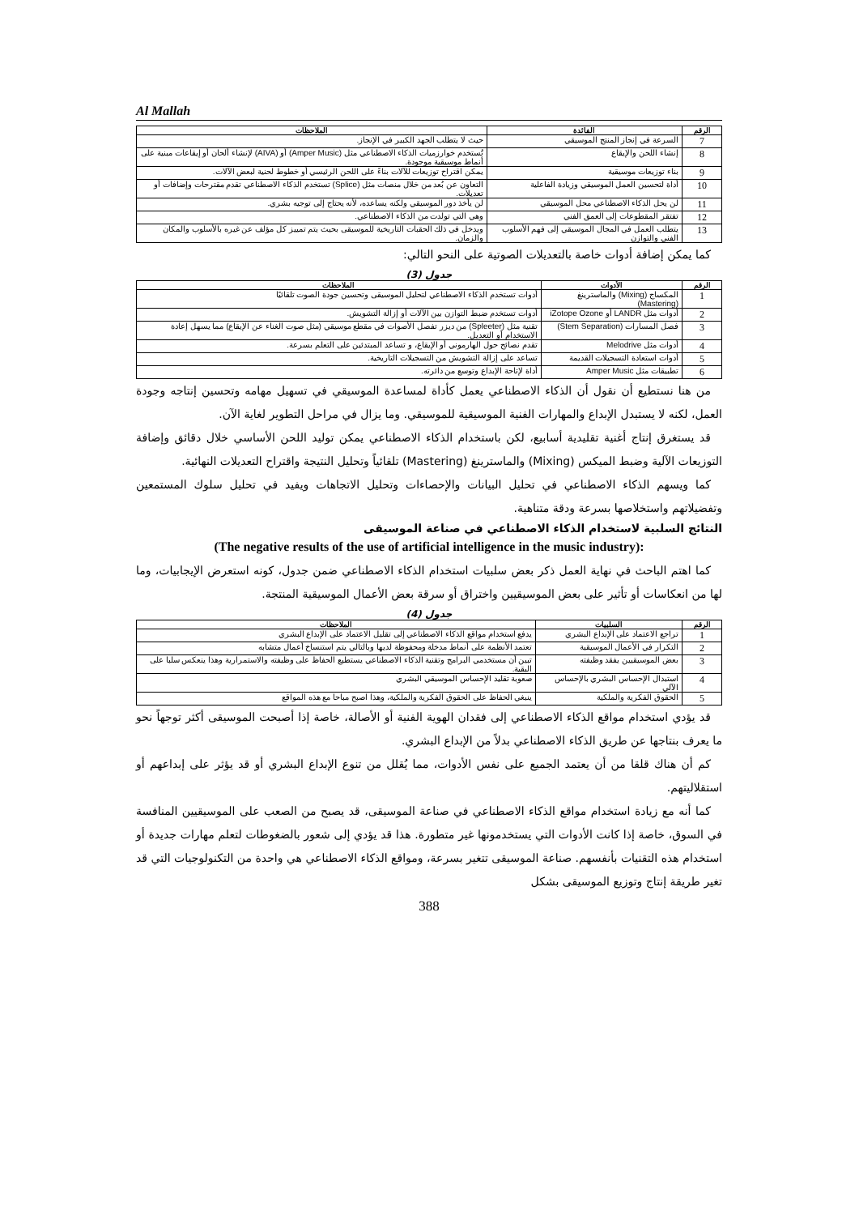Al Mallah
| الرقم | الفائدة | الملاحظات |
| --- | --- | --- |
| 7 | السرعة في إنجاز المنتج الموسيقي | حيث لا يتطلب الجهد الكبير في الإنجاز. |
| 8 | إنشاء اللحن والإيقاع | تُستخدم خوارزميات الذكاء الاصطناعي مثل (Amper Music) أو (AIVA) لإنشاء ألحان أو إيقاعات مبنية على أنماط موسيقية موجودة. |
| 9 | بناء توزيعات موسيقية | يمكن اقتراح توزيعات للآلات بناءً على اللحن الرئيسي أو خطوط لحنية لبعض الآلات. |
| 10 | أداة لتحسين العمل الموسيقي وزيادة الفاعلية | التعاون عن بُعد من خلال منصات مثل (Splice) تستخدم الذكاء الاصطناعي تقدم مقترحات وإضافات أو تعديلات. |
| 11 | لن يحل الذكاء الاصطناعي محل الموسيقي | لن يأخذ دور الموسيقي ولكنه يساعده، لأنه يحتاج إلى توجيه بشري. |
| 12 | تفتقر المقطوعات إلى العمق الفني | وهي التي تولدت من الذكاء الاصطناعي. |
| 13 | يتطلب العمل في المجال الموسيقي إلى فهم الأسلوب الفني والتوازن | ويدخل في ذلك الحقبات التاريخية للموسيقى بحيث يتم تمييز كل مؤلف عن غيره بالأسلوب والمكان والزمان. |
كما يمكن إضافة أدوات خاصة بالتعديلات الصوتية على النحو التالي:
جدول (3)
| الرقم | الأدوات | الملاحظات |
| --- | --- | --- |
| 1 | المكساج (Mixing) والماسترينغ (Mastering) | أدوات تستخدم الذكاء الاصطناعي لتحليل الموسيقى وتحسين جودة الصوت تلقائيًا |
| 2 | أدوات مثل LANDR أو iZotope Ozone | أدوات تستخدم ضبط التوازن بين الآلات أو إزالة التشويش. |
| 3 | فصل المسارات (Stem Separation) | تقنية مثل (Spleeter) من ديزر تفصل الأصوات في مقطع موسيقي (مثل صوت الغناء عن الإيقاع) مما يسهل إعادة الاستخدام أو التعديل. |
| 4 | أدوات مثل Melodrive | تقدم نصائح حول الهارموني أو الإيقاع، و تساعد المبتدئين على التعلم بسرعة. |
| 5 | أدوات استعادة التسجيلات القديمة | تساعد على إزالة التشويش من التسجيلات التاريخية. |
| 6 | تطبيقات مثل Amper Music | أداة لإتاحة الإبداع وتوسع من دائرته. |
من هنا نستطيع أن نقول أن الذكاء الاصطناعي يعمل كأداة لمساعدة الموسيقي في تسهيل مهامه وتحسين إنتاجه وجودة العمل، لكنه لا يستبدل الإبداع والمهارات الفنية الموسيقية للموسيقي. وما يزال في مراحل التطوير لغاية الآن.
قد يستغرق إنتاج أغنية تقليدية أسابيع، لكن باستخدام الذكاء الاصطناعي يمكن توليد اللحن الأساسي خلال دقائق وإضافة التوزيعات الآلية وضبط الميكس (Mixing) والماسترينغ (Mastering) تلقائياً وتحليل النتيجة واقتراح التعديلات النهائية.
كما ويسهم الذكاء الاصطناعي في تحليل البيانات والإحصاءات وتحليل الاتجاهات ويفيد في تحليل سلوك المستمعين وتفضيلاتهم واستخلاصها بسرعة ودقة متناهية.
النتائج السلبية لاستخدام الذكاء الاصطناعي في صناعة الموسيقى
(The negative results of the use of artificial intelligence in the music industry):
كما اهتم الباحث في نهاية العمل ذكر بعض سلبيات استخدام الذكاء الاصطناعي ضمن جدول، كونه استعرض الإيجابيات، وما لها من انعكاسات أو تأثير على بعض الموسيقيين واختراق أو سرقة بعض الأعمال الموسيقية المنتجة.
جدول (4)
| الرقم | السلبيات | الملاحظات |
| --- | --- | --- |
| 1 | تراجع الاعتماد على الإبداع البشري | يدفع استخدام مواقع الذكاء الاصطناعي إلى تقليل الاعتماد على الإبداع البشري |
| 2 | التكرار في الأعمال الموسيقية | تعتمد الأنظمة على أنماط مدخلة ومحفوظة لديها وبالتالي يتم استنساخ أعمال متشابه |
| 3 | بعض الموسيقيين يفقد وظيفته | تبين أن مستخدمي البرامج وتقنية الذكاء الاصطناعي يستطيع الحفاظ على وظيفته والاستمرارية وهذا ينعكس سلبا على البقية. |
| 4 | استبدال الإحساس البشري بالإحساس الآلي | صعوبة تقليد الإحساس الموسيقي البشري |
| 5 | الحقوق الفكرية والملكية | ينبغي الحفاظ على الحقوق الفكرية والملكية، وهذا اصبح مباحا مع هذه المواقع |
قد يؤدي استخدام مواقع الذكاء الاصطناعي إلى فقدان الهوية الفنية أو الأصالة، خاصة إذا أصبحت الموسيقى أكثر توجهاً نحو ما يعرف بنتاجها عن طريق الذكاء الاصطناعي بدلاً من الإبداع البشري.
كم أن هناك قلقا من أن يعتمد الجميع على نفس الأدوات، مما يُقلل من تنوع الإبداع البشري أو قد يؤثر على إبداعهم أو استقلاليتهم.
كما أنه مع زيادة استخدام مواقع الذكاء الاصطناعي في صناعة الموسيقى، قد يصبح من الصعب على الموسيقيين المنافسة في السوق، خاصة إذا كانت الأدوات التي يستخدمونها غير متطورة. هذا قد يؤدي إلى شعور بالضغوطات لتعلم مهارات جديدة أو استخدام هذه التقنيات بأنفسهم. صناعة الموسيقى تتغير بسرعة، ومواقع الذكاء الاصطناعي هي واحدة من التكنولوجيات التي قد تغير طريقة إنتاج وتوزيع الموسيقى بشكل
388